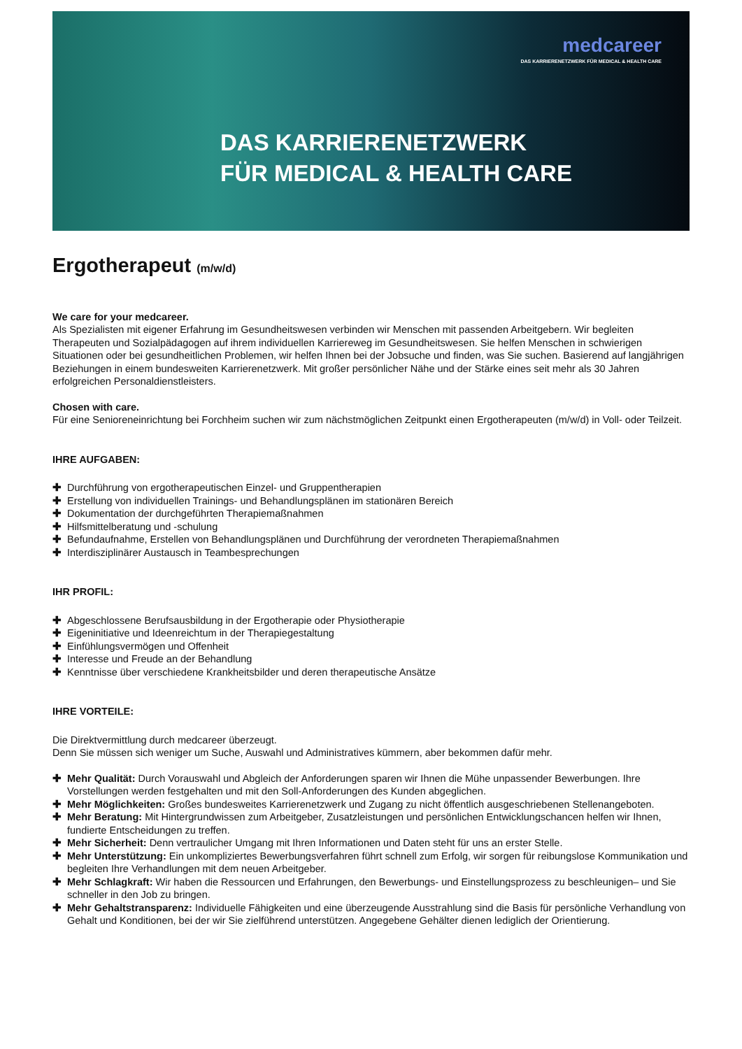medcareer
DAS KARRIERENETZWERK FÜR MEDICAL & HEALTH CARE
DAS KARRIERENETZWERK
FÜR MEDICAL & HEALTH CARE
Ergotherapeut (m/w/d)
We care for your medcareer.
Als Spezialisten mit eigener Erfahrung im Gesundheitswesen verbinden wir Menschen mit passenden Arbeitgebern. Wir begleiten Therapeuten und Sozialpädagogen auf ihrem individuellen Karriereweg im Gesundheitswesen. Sie helfen Menschen in schwierigen Situationen oder bei gesundheitlichen Problemen, wir helfen Ihnen bei der Jobsuche und finden, was Sie suchen. Basierend auf langjährigen Beziehungen in einem bundesweiten Karrierenetzwerk. Mit großer persönlicher Nähe und der Stärke eines seit mehr als 30 Jahren erfolgreichen Personaldienstleisters.
Chosen with care.
Für eine Senioreneinrichtung bei Forchheim suchen wir zum nächstmöglichen Zeitpunkt einen Ergotherapeuten (m/w/d) in Voll- oder Teilzeit.
IHRE AUFGABEN:
✚ Durchführung von ergotherapeutischen Einzel- und Gruppentherapien
✚ Erstellung von individuellen Trainings- und Behandlungsplänen im stationären Bereich
✚ Dokumentation der durchgeführten Therapiemaßnahmen
✚ Hilfsmittelberatung und -schulung
✚ Befundaufnahme, Erstellen von Behandlungsplänen und Durchführung der verordneten Therapiemaßnahmen
✚ Interdisziplinärer Austausch in Teambesprechungen
IHR PROFIL:
✚ Abgeschlossene Berufsausbildung in der Ergotherapie oder Physiotherapie
✚ Eigeninitiative und Ideenreichtum in der Therapiegestaltung
✚ Einfühlungsvermögen und Offenheit
✚ Interesse und Freude an der Behandlung
✚ Kenntnisse über verschiedene Krankheitsbilder und deren therapeutische Ansätze
IHRE VORTEILE:
Die Direktvermittlung durch medcareer überzeugt.
Denn Sie müssen sich weniger um Suche, Auswahl und Administratives kümmern, aber bekommen dafür mehr.
✚ Mehr Qualität: Durch Vorauswahl und Abgleich der Anforderungen sparen wir Ihnen die Mühe unpassender Bewerbungen. Ihre Vorstellungen werden festgehalten und mit den Soll-Anforderungen des Kunden abgeglichen.
✚ Mehr Möglichkeiten: Großes bundesweites Karrierenetzwerk und Zugang zu nicht öffentlich ausgeschriebenen Stellenangeboten.
✚ Mehr Beratung: Mit Hintergrundwissen zum Arbeitgeber, Zusatzleistungen und persönlichen Entwicklungschancen helfen wir Ihnen, fundierte Entscheidungen zu treffen.
✚ Mehr Sicherheit: Denn vertraulicher Umgang mit Ihren Informationen und Daten steht für uns an erster Stelle.
✚ Mehr Unterstützung: Ein unkompliziertes Bewerbungsverfahren führt schnell zum Erfolg, wir sorgen für reibungslose Kommunikation und begleiten Ihre Verhandlungen mit dem neuen Arbeitgeber.
✚ Mehr Schlagkraft: Wir haben die Ressourcen und Erfahrungen, den Bewerbungs- und Einstellungsprozess zu beschleunigen– und Sie schneller in den Job zu bringen.
✚ Mehr Gehaltstransparenz: Individuelle Fähigkeiten und eine überzeugende Ausstrahlung sind die Basis für persönliche Verhandlung von Gehalt und Konditionen, bei der wir Sie zielführend unterstützen. Angegebene Gehälter dienen lediglich der Orientierung.